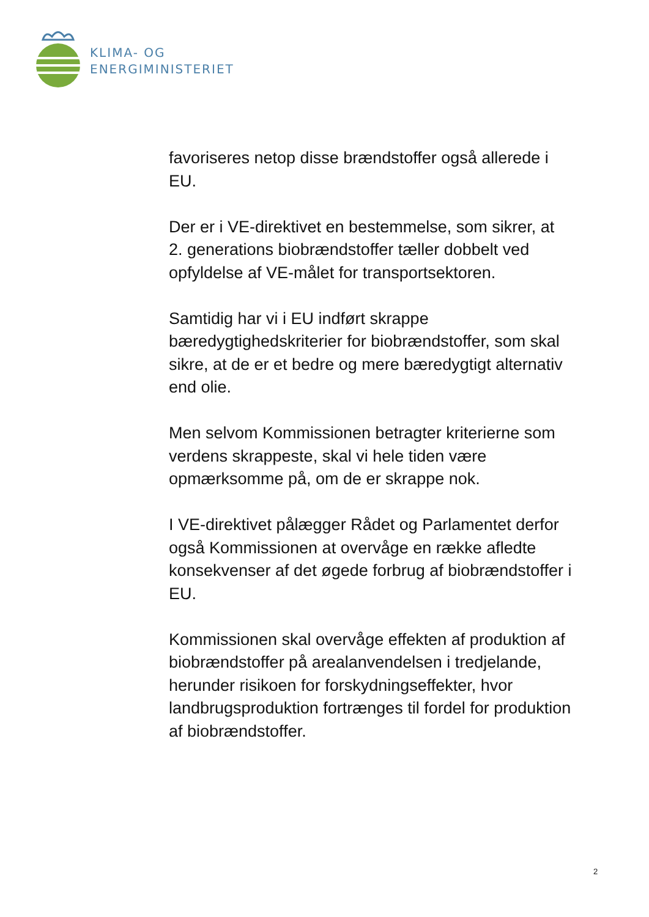KLIMA- OG
ENERGIMINISTERIET
favoriseres netop disse brændstoffer også allerede i EU.
Der er i VE-direktivet en bestemmelse, som sikrer, at 2. generations biobrændstoffer tæller dobbelt ved opfyldelse af VE-målet for transportsektoren.
Samtidig har vi i EU indført skrappe bæredygtighedskriterier for biobrændstoffer, som skal sikre, at de er et bedre og mere bæredygtigt alternativ end olie.
Men selvom Kommissionen betragter kriterierne som verdens skrappeste, skal vi hele tiden være opmærksomme på, om de er skrappe nok.
I VE-direktivet pålægger Rådet og Parlamentet derfor også Kommissionen at overvåge en række afledte konsekvenser af det øgede forbrug af biobrændstoffer i EU.
Kommissionen skal overvåge effekten af produktion af biobrændstoffer på arealanvendelsen i tredjelande, herunder risikoen for forskydningseffekter, hvor landbrugsproduktion fortrænges til fordel for produktion af biobrændstoffer.
2